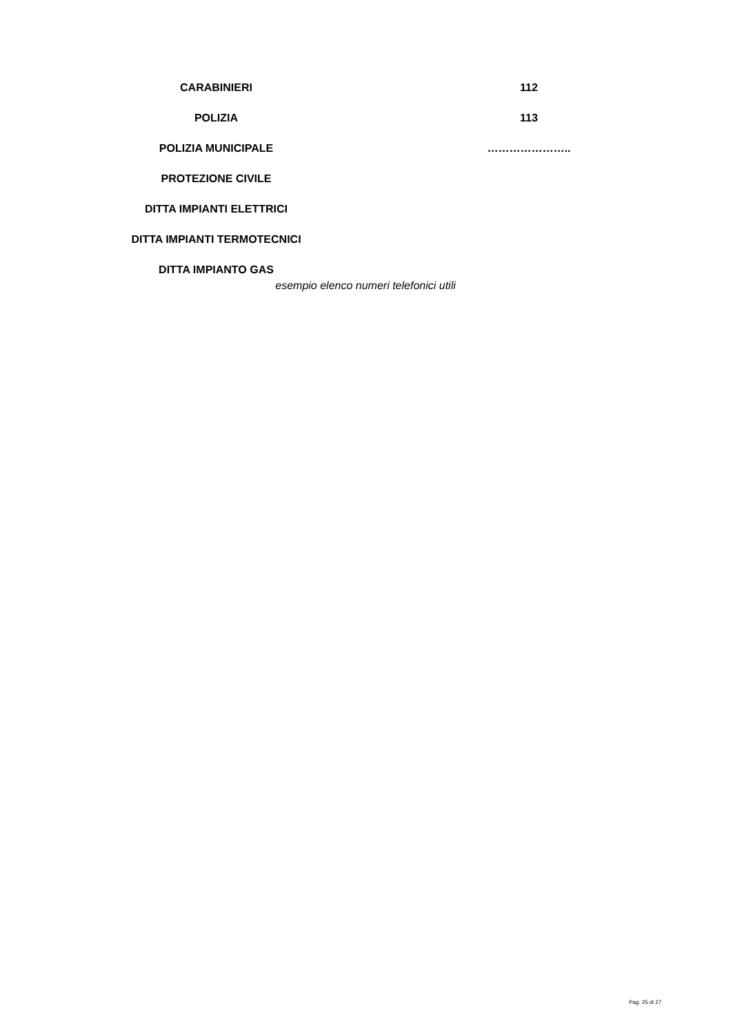| CARABINIERI | 112 |
| POLIZIA | 113 |
| POLIZIA MUNICIPALE | ………………….. |
| PROTEZIONE CIVILE | |
| DITTA IMPIANTI ELETTRICI | |
| DITTA IMPIANTI TERMOTECNICI | |
| DITTA IMPIANTO GAS | |
esempio elenco numeri telefonici utili
Pag. 25 di 27